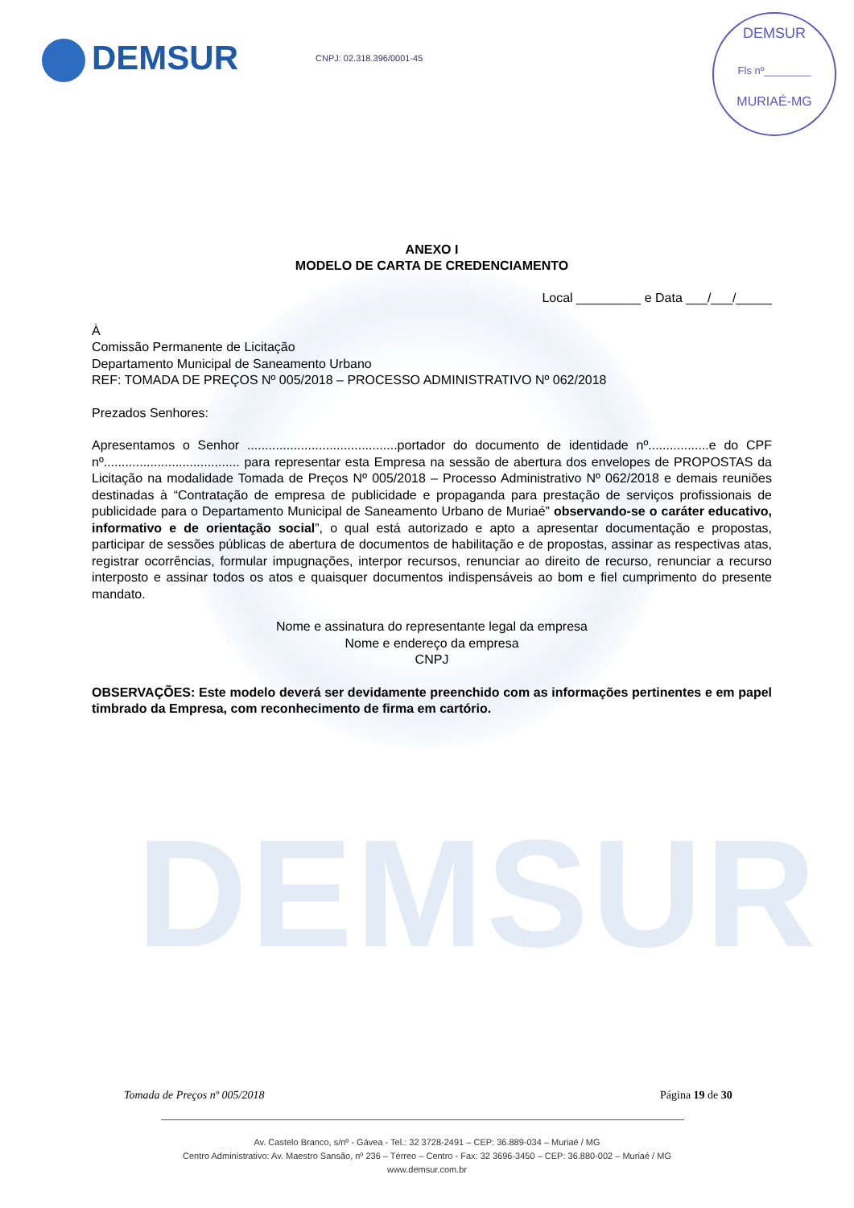DEMSUR
DEMSUR CNPJ: 02.318.396/0001-45
DEMSUR
Fls nº________
MURIAÉ-MG
ANEXO I
MODELO DE CARTA DE CREDENCIAMENTO
Local _________ e Data ___/___/_____
À
Comissão Permanente de Licitação
Departamento Municipal de Saneamento Urbano
REF: TOMADA DE PREÇOS Nº 005/2018 – PROCESSO ADMINISTRATIVO Nº 062/2018
Prezados Senhores:
Apresentamos o Senhor ..........................................portador do documento de identidade nº.................e do CPF nº...................................... para representar esta Empresa na sessão de abertura dos envelopes de PROPOSTAS da Licitação na modalidade Tomada de Preços Nº 005/2018 – Processo Administrativo Nº 062/2018 e demais reuniões destinadas à “Contratação de empresa de publicidade e propaganda para prestação de serviços profissionais de publicidade para o Departamento Municipal de Saneamento Urbano de Muriaé” observando-se o caráter educativo, informativo e de orientação social”, o qual está autorizado e apto a apresentar documentação e propostas, participar de sessões públicas de abertura de documentos de habilitação e de propostas, assinar as respectivas atas, registrar ocorrências, formular impugnações, interpor recursos, renunciar ao direito de recurso, renunciar a recurso interposto e assinar todos os atos e quaisquer documentos indispensáveis ao bom e fiel cumprimento do presente mandato.
Nome e assinatura do representante legal da empresa
Nome e endereço da empresa
CNPJ
OBSERVAÇÕES: Este modelo deverá ser devidamente preenchido com as informações pertinentes e em papel timbrado da Empresa, com reconhecimento de firma em cartório.
Tomada de Preços nº 005/2018 Página 19 de 30
Av. Castelo Branco, s/nº - Gávea - Tel.: 32 3728-2491 – CEP: 36.889-034 – Muriaé / MG
Centro Administrativo: Av. Maestro Sansão, nº 236 – Térreo – Centro - Fax: 32 3696-3450 – CEP: 36.880-002 – Muriaé / MG
www.demsur.com.br